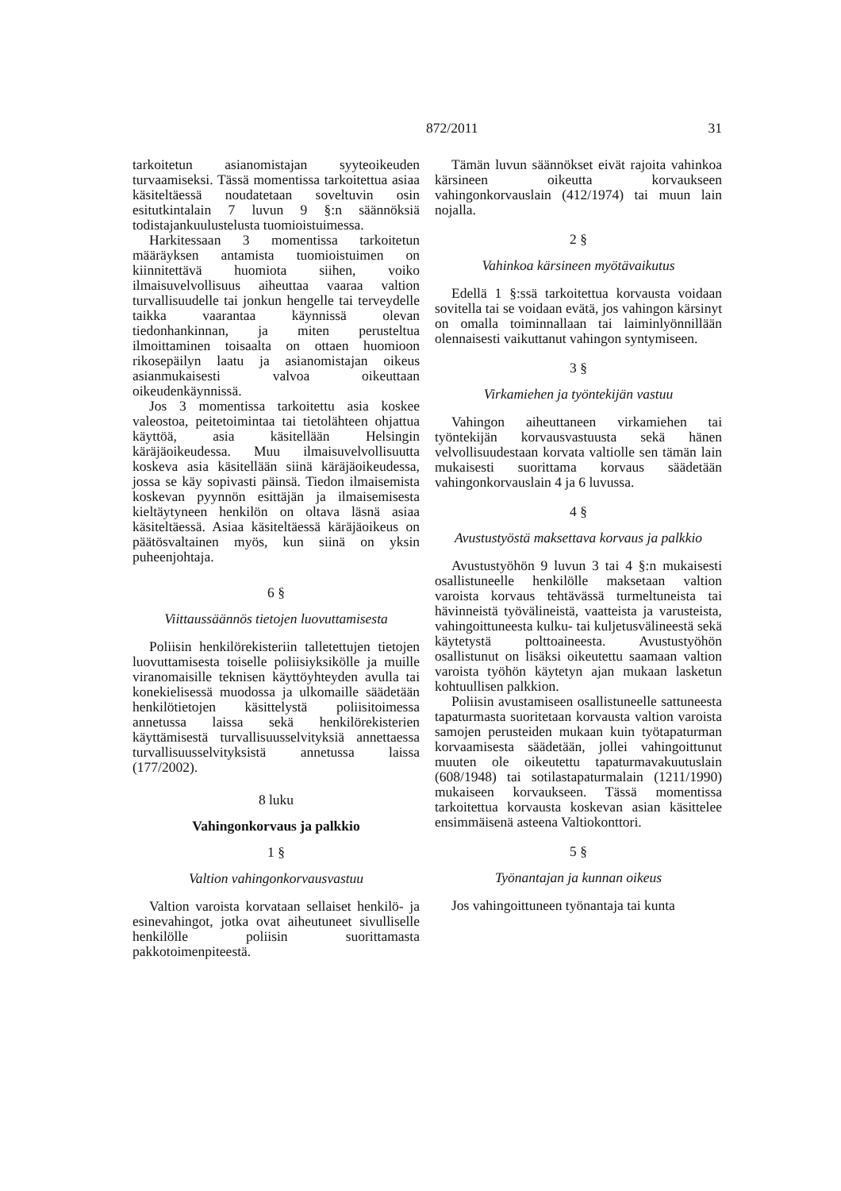872/2011 31
tarkoitetun asianomistajan syyteoikeuden turvaamiseksi. Tässä momentissa tarkoitettua asiaa käsiteltäessä noudatetaan soveltuvin osin esitutkintalain 7 luvun 9 §:n säännöksiä todistajankuulustelusta tuomioistuimessa.
Harkitessaan 3 momentissa tarkoitetun määräyksen antamista tuomioistuimen on kiinnitettävä huomiota siihen, voiko ilmaisuvelvollisuus aiheuttaa vaaraa valtion turvallisuudelle tai jonkun hengelle tai terveydelle taikka vaarantaa käynnissä olevan tiedonhankinnan, ja miten perusteltua ilmoittaminen toisaalta on ottaen huomioon rikosepäilyn laatu ja asianomistajan oikeus asianmukaisesti valvoa oikeuttaan oikeudenkäynnissä.
Jos 3 momentissa tarkoitettu asia koskee valeostoa, peitetoimintaa tai tietolähteen ohjattua käyttöä, asia käsitellään Helsingin käräjäoikeudessa. Muu ilmaisuvelvollisuutta koskeva asia käsitellään siinä käräjäoikeudessa, jossa se käy sopivasti päinsä. Tiedon ilmaisemista koskevan pyynnön esittäjän ja ilmaisemisesta kieltäytyneen henkilön on oltava läsnä asiaa käsiteltäessä. Asiaa käsiteltäessä käräjäoikeus on päätösvaltainen myös, kun siinä on yksin puheenjohtaja.
6 §
Viittaussäännös tietojen luovuttamisesta
Poliisin henkilörekisteriin talletettujen tietojen luovuttamisesta toiselle poliisiyksikölle ja muille viranomaisille teknisen käyttöyhteyden avulla tai konekielisessä muodossa ja ulkomaille säädetään henkilötietojen käsittelystä poliisitoimessa annetussa laissa sekä henkilörekisterien käyttämisestä turvallisuusselvityksiä annettaessa turvallisuusselvityksistä annetussa laissa (177/2002).
8 luku
Vahingonkorvaus ja palkkio
1 §
Valtion vahingonkorvausvastuu
Valtion varoista korvataan sellaiset henkilö- ja esinevahingot, jotka ovat aiheutuneet sivulliselle henkilölle poliisin suorittamasta pakkotoimenpiteestä.
Tämän luvun säännökset eivät rajoita vahinkoa kärsineen oikeutta korvaukseen vahingonkorvauslain (412/1974) tai muun lain nojalla.
2 §
Vahinkoa kärsineen myötävaikutus
Edellä 1 §:ssä tarkoitettua korvausta voidaan sovitella tai se voidaan evätä, jos vahingon kärsinyt on omalla toiminnallaan tai laiminlyönnillään olennaisesti vaikuttanut vahingon syntymiseen.
3 §
Virkamiehen ja työntekijän vastuu
Vahingon aiheuttaneen virkamiehen tai työntekijän korvausvastuusta sekä hänen velvollisuudestaan korvata valtiolle sen tämän lain mukaisesti suorittama korvaus säädetään vahingonkorvauslain 4 ja 6 luvussa.
4 §
Avustustyöstä maksettava korvaus ja palkkio
Avustustyöhön 9 luvun 3 tai 4 §:n mukaisesti osallistuneelle henkilölle maksetaan valtion varoista korvaus tehtävässä turmeltuneista tai hävinneistä työvälineistä, vaatteista ja varusteista, vahingoittuneesta kulku- tai kuljetusvälineestä sekä käytetystä polttoaineesta. Avustustyöhön osallistunut on lisäksi oikeutettu saamaan valtion varoista työhön käytetyn ajan mukaan lasketun kohtuullisen palkkion.
Poliisin avustamiseen osallistuneelle sattuneesta tapaturmasta suoritetaan korvausta valtion varoista samojen perusteiden mukaan kuin työtapaturman korvaamisesta säädetään, jollei vahingoittunut muuten ole oikeutettu tapaturmavakuutuslain (608/1948) tai sotilastapaturmalain (1211/1990) mukaiseen korvaukseen. Tässä momentissa tarkoitettua korvausta koskevan asian käsittelee ensimmäisenä asteena Valtiokonttori.
5 §
Työnantajan ja kunnan oikeus
Jos vahingoittuneen työnantaja tai kunta